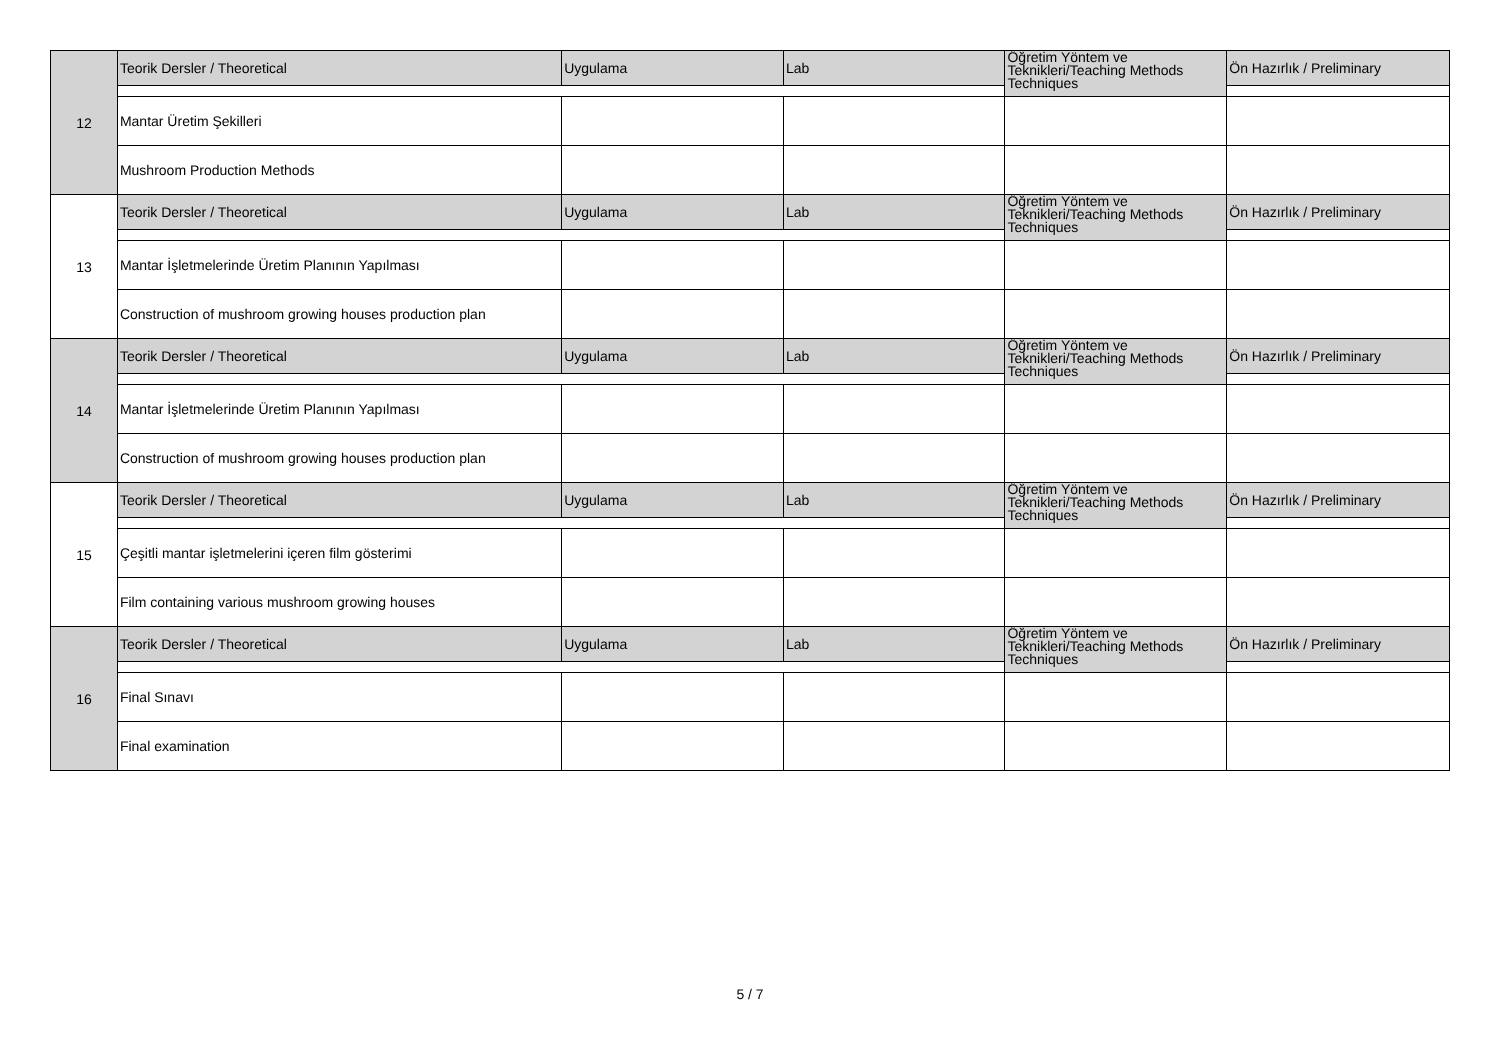| 12 | Teorik Dersler / Theoretical | Uygulama | Lab | Öğretim Yöntem ve Teknikleri/Teaching Methods Techniques | Ön Hazırlık / Preliminary |
| | Mantar Üretim Şekilleri | | | | |
| | Mushroom Production Methods | | | | |
| 13 | Teorik Dersler / Theoretical | Uygulama | Lab | Öğretim Yöntem ve Teknikleri/Teaching Methods Techniques | Ön Hazırlık / Preliminary |
| | Mantar İşletmelerinde Üretim Planının Yapılması | | | | |
| | Construction of mushroom growing houses production plan | | | | |
| 14 | Teorik Dersler / Theoretical | Uygulama | Lab | Öğretim Yöntem ve Teknikleri/Teaching Methods Techniques | Ön Hazırlık / Preliminary |
| | Mantar İşletmelerinde Üretim Planının Yapılması | | | | |
| | Construction of mushroom growing houses production plan | | | | |
| 15 | Teorik Dersler / Theoretical | Uygulama | Lab | Öğretim Yöntem ve Teknikleri/Teaching Methods Techniques | Ön Hazırlık / Preliminary |
| | Çeşitli mantar işletmelerini içeren film gösterimi | | | | |
| | Film containing various mushroom growing houses | | | | |
| 16 | Teorik Dersler / Theoretical | Uygulama | Lab | Öğretim Yöntem ve Teknikleri/Teaching Methods Techniques | Ön Hazırlık / Preliminary |
| | Final Sınavı | | | | |
| | Final examination | | | | |
5 / 7